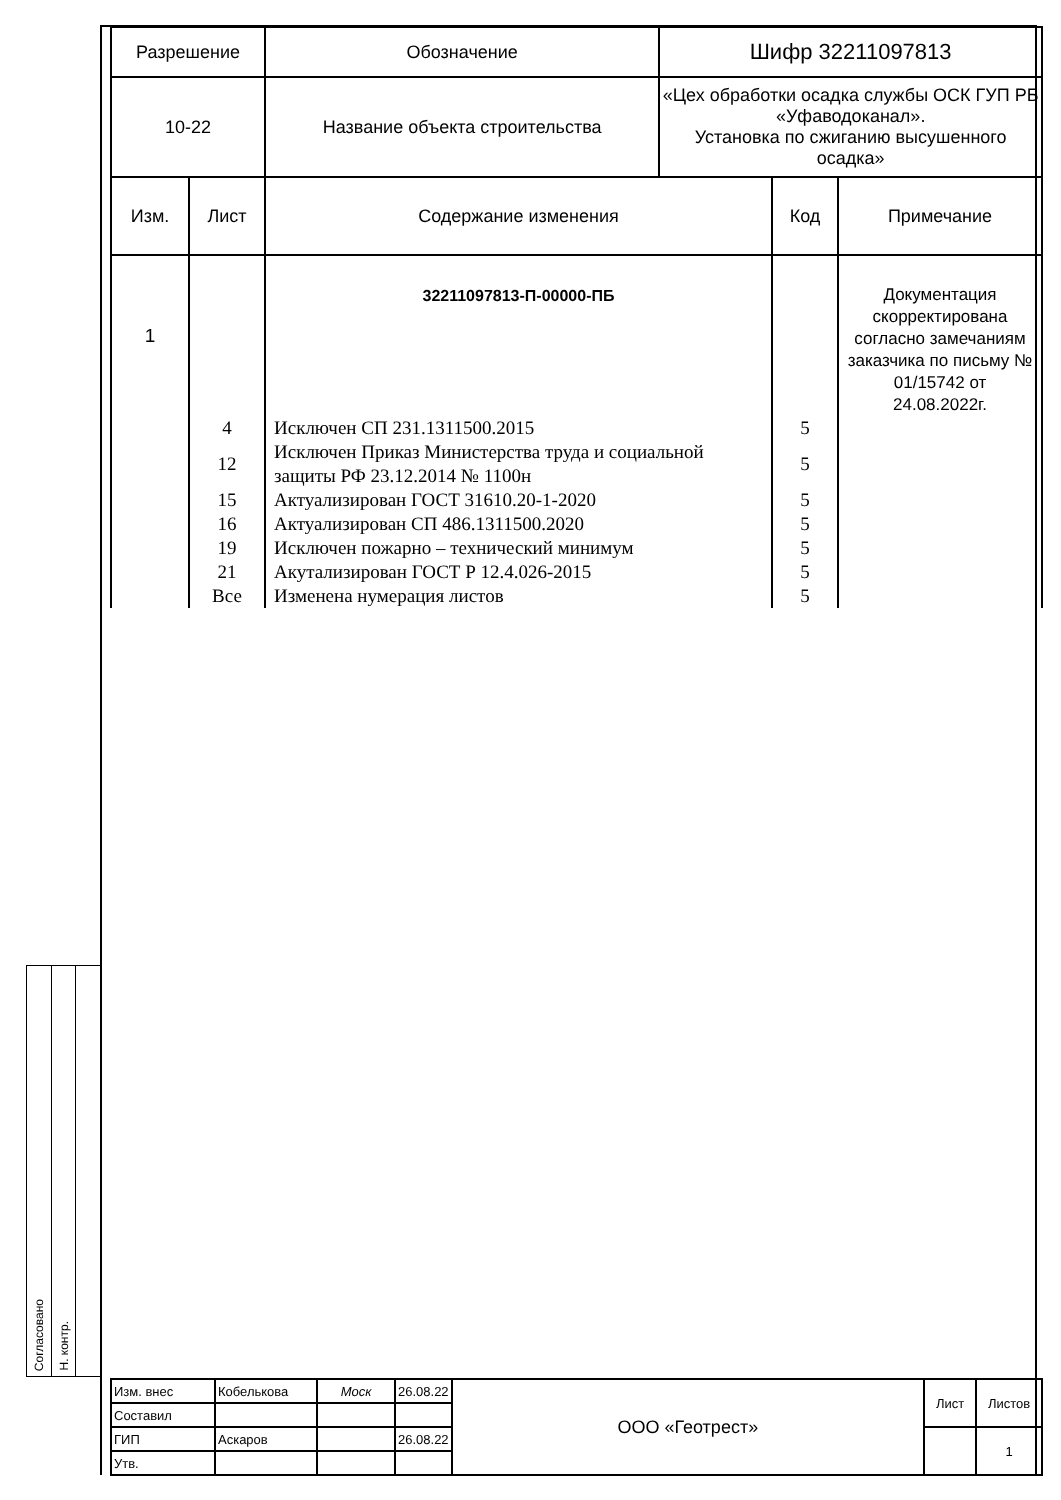| Разрешение | | Обозначение | Шифр 32211097813 | | |
| 10-22 | | Название объекта строительства | «Цех обработки осадка службы ОСК ГУП РБ «Уфаводоканал». Установка по сжиганию высушенного осадка» | | |
| Изм. | Лист | Содержание изменения | | Код | Примечание |
| 1 | | 32211097813-П-00000-ПБ | | | Документация скорректирована согласно замечаниям заказчика по письму № 01/15742 от 24.08.2022г. |
| | 4 | Исключен СП 231.1311500.2015 | | 5 | |
| | 12 | Исключен Приказ Министерства труда и социальной защиты РФ 23.12.2014 № 1100н | | 5 | |
| | 15 | Актуализирован ГОСТ 31610.20-1-2020 | | 5 | |
| | 16 | Актуализирован СП 486.1311500.2020 | | 5 | |
| | 19 | Исключен пожарно – технический минимум | | 5 | |
| | 21 | Акутализирован ГОСТ Р 12.4.026-2015 | | 5 | |
| | Все | Изменена нумерация листов | | 5 | |
Согласовано
Н. контр.
| Изм. внес | Кобелькова | Моск | 26.08.22 | ООО «Геотрест» | Лист | Листов |
| Составил | | | | | | |
| ГИП | Аскаров | | 26.08.22 | | | 1 |
| Утв. | | | | | | |